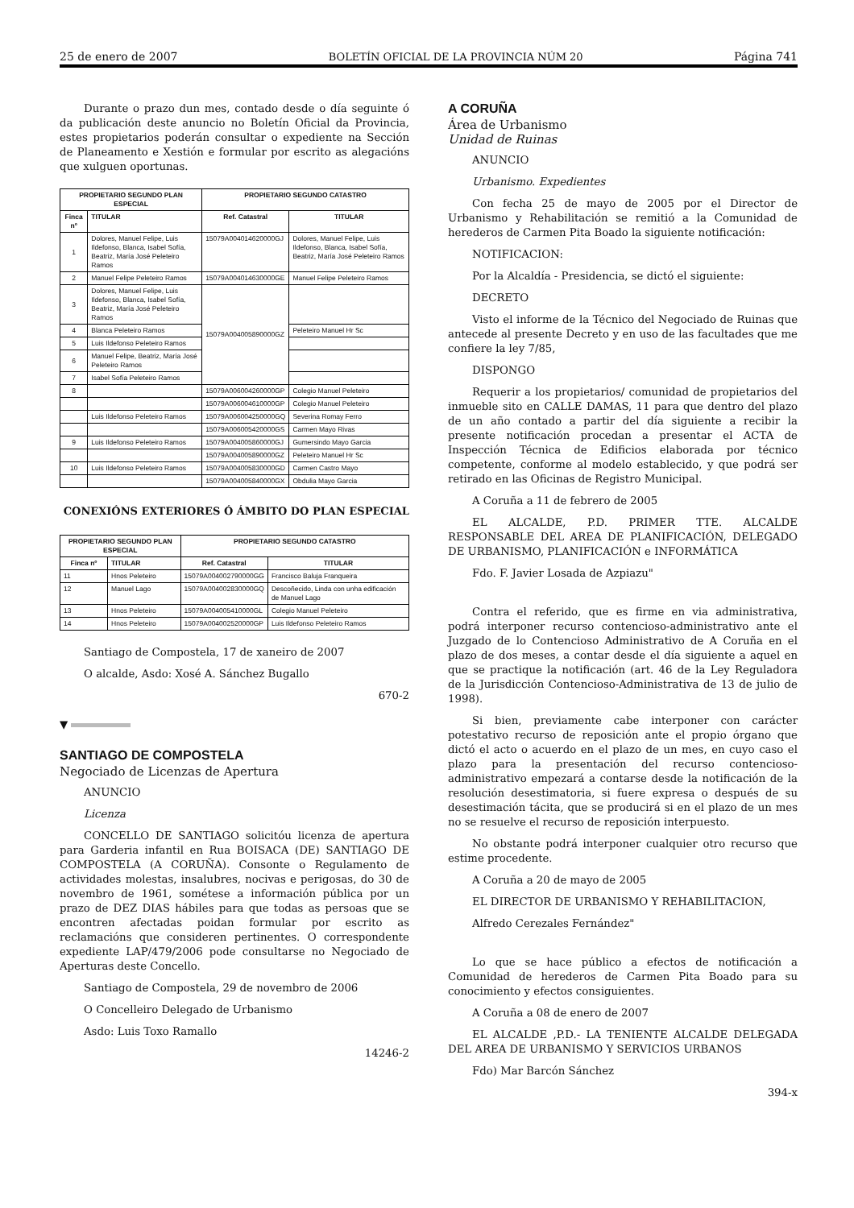25 de enero de 2007 BOLETÍN OFICIAL DE LA PROVINCIA NÚM 20 Página 741
Durante o prazo dun mes, contado desde o día seguinte ó da publicación deste anuncio no Boletín Oficial da Provincia, estes propietarios poderán consultar o expediente na Sección de Planeamento e Xestión e formular por escrito as alegacións que xulguen oportunas.
| PROPIETARIO SEGUNDO PLAN ESPECIAL | | PROPIETARIO SEGUNDO CATASTRO | |
| --- | --- | --- | --- |
| Finca nº | TITULAR | Ref. Catastral | TITULAR |
| 1 | Dolores, Manuel Felipe, Luis Ildefonso, Blanca, Isabel Sofía, Beatriz, María José Peleteiro Ramos | 15079A004014620000GJ | Dolores, Manuel Felipe, Luis Ildefonso, Blanca, Isabel Sofía, Beatriz, María José Peleteiro Ramos |
| 2 | Manuel Felipe Peleteiro Ramos | 15079A004014630000GE | Manuel Felipe Peleteiro Ramos |
| 3 | Dolores, Manuel Felipe, Luis Ildefonso, Blanca, Isabel Sofía, Beatriz, María José Peleteiro Ramos | 15079A004005890000GZ | |
| 4 | Blanca Peleteiro Ramos | | Peleteiro Manuel Hr Sc |
| 5 | Luis Ildefonso Peleteiro Ramos | | |
| 6 | Manuel Felipe, Beatriz, María José Peleteiro Ramos | | |
| 7 | Isabel Sofía Peleteiro Ramos | | |
| 8 | | 15079A006004260000GP | Colegio Manuel Peleteiro |
| | | 15079A006004610000GP | Colegio Manuel Peleteiro |
| | Luis Ildefonso Peleteiro Ramos | 15079A006004250000GQ | Severina Romay Ferro |
| | | 15079A006005420000GS | Carmen Mayo Rivas |
| 9 | Luis Ildefonso Peleteiro Ramos | 15079A004005860000GJ | Gumersindo Mayo Garcia |
| | | 15079A004005890000GZ | Peleteiro Manuel Hr Sc |
| 10 | Luis Ildefonso Peleteiro Ramos | 15079A004005830000GD | Carmen Castro Mayo |
| | | 15079A004005840000GX | Obdulia Mayo Garcia |
CONEXIÓNS EXTERIORES Ó ÁMBITO DO PLAN ESPECIAL
| PROPIETARIO SEGUNDO PLAN ESPECIAL | | PROPIETARIO SEGUNDO CATASTRO | |
| --- | --- | --- | --- |
| Finca nº | TITULAR | Ref. Catastral | TITULAR |
| 11 | Hnos Peleteiro | 15079A004002790000GG | Francisco Baluja Franqueira |
| 12 | Manuel Lago | 15079A004002830000GQ | Descoñecido, Linda con unha edificación de Manuel Lago |
| 13 | Hnos Peleteiro | 15079A004005410000GL | Colegio Manuel Peleteiro |
| 14 | Hnos Peleteiro | 15079A004002520000GP | Luis Ildefonso Peleteiro Ramos |
Santiago de Compostela, 17 de xaneiro de 2007
O alcalde, Asdo: Xosé A. Sánchez Bugallo
670-2
▼
SANTIAGO DE COMPOSTELA
Negociado de Licenzas de Apertura
ANUNCIO
Licenza
CONCELLO DE SANTIAGO solicitóu licenza de apertura para Garderia infantil en Rua BOISACA (DE) SANTIAGO DE COMPOSTELA (A CORUÑA). Consonte o Regulamento de actividades molestas, insalubres, nocivas e perigosas, do 30 de novembro de 1961, sométese a información pública por un prazo de DEZ DIAS hábiles para que todas as persoas que se encontren afectadas poidan formular por escrito as reclamacións que consideren pertinentes. O correspondente expediente LAP/479/2006 pode consultarse no Negociado de Aperturas deste Concello.
Santiago de Compostela, 29 de novembro de 2006
O Concelleiro Delegado de Urbanismo
Asdo: Luis Toxo Ramallo
14246-2
A CORUÑA
Área de Urbanismo
Unidad de Ruinas
ANUNCIO
Urbanismo. Expedientes
Con fecha 25 de mayo de 2005 por el Director de Urbanismo y Rehabilitación se remitió a la Comunidad de herederos de Carmen Pita Boado la siguiente notificación:
NOTIFICACION:
Por la Alcaldía - Presidencia, se dictó el siguiente:
DECRETO
Visto el informe de la Técnico del Negociado de Ruinas que antecede al presente Decreto y en uso de las facultades que me confiere la ley 7/85,
DISPONGO
Requerir a los propietarios/ comunidad de propietarios del inmueble sito en CALLE DAMAS, 11 para que dentro del plazo de un año contado a partir del día siguiente a recibir la presente notificación procedan a presentar el ACTA de Inspección Técnica de Edificios elaborada por técnico competente, conforme al modelo establecido, y que podrá ser retirado en las Oficinas de Registro Municipal.
A Coruña a 11 de febrero de 2005
EL ALCALDE, P.D. PRIMER TTE. ALCALDE RESPONSABLE DEL AREA DE PLANIFICACIÓN, DELEGADO DE URBANISMO, PLANIFICACIÓN e INFORMÁTICA
Fdo. F. Javier Losada de Azpiazu"
Contra el referido, que es firme en via administrativa, podrá interponer recurso contencioso-administrativo ante el Juzgado de lo Contencioso Administrativo de A Coruña en el plazo de dos meses, a contar desde el día siguiente a aquel en que se practique la notificación (art. 46 de la Ley Reguladora de la Jurisdicción Contencioso-Administrativa de 13 de julio de 1998).
Si bien, previamente cabe interponer con carácter potestativo recurso de reposición ante el propio órgano que dictó el acto o acuerdo en el plazo de un mes, en cuyo caso el plazo para la presentación del recurso contencioso-administrativo empezará a contarse desde la notificación de la resolución desestimatoria, si fuere expresa o después de su desestimación tácita, que se producirá si en el plazo de un mes no se resuelve el recurso de reposición interpuesto.
No obstante podrá interponer cualquier otro recurso que estime procedente.
A Coruña a 20 de mayo de 2005
EL DIRECTOR DE URBANISMO Y REHABILITACION,
Alfredo Cerezales Fernández"
Lo que se hace público a efectos de notificación a Comunidad de herederos de Carmen Pita Boado para su conocimiento y efectos consiguientes.
A Coruña a 08 de enero de 2007
EL ALCALDE ,P.D.- LA TENIENTE ALCALDE DELEGADA DEL AREA DE URBANISMO Y SERVICIOS URBANOS
Fdo) Mar Barcón Sánchez
394-x